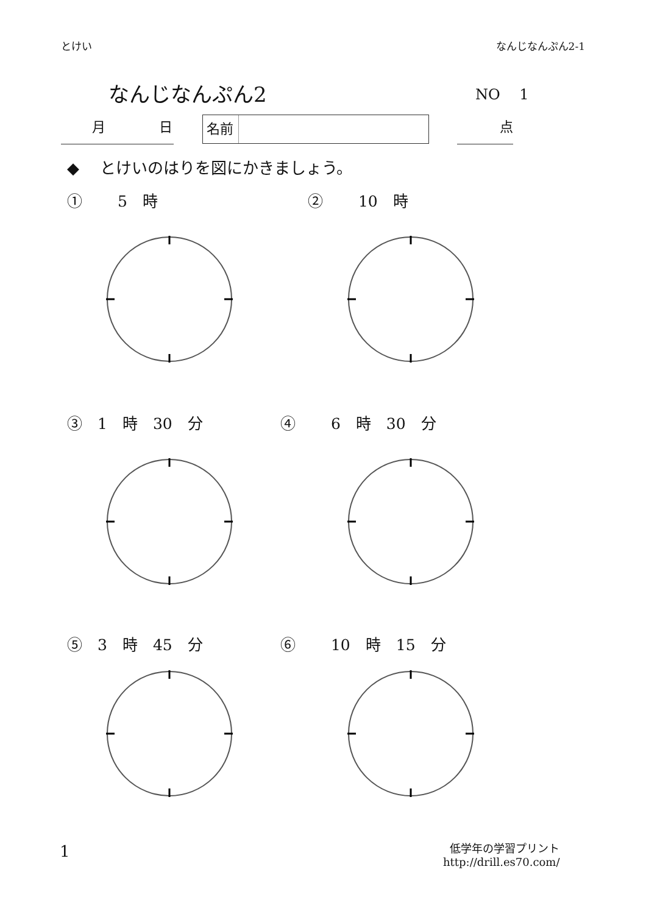とけい なんじなんぷん2-1
なんじなんぷん2 NO　 1
　　 月　　　　日 名前 点
◆　 とけいのはりを図にかきましょう。
①　　 5　時 ②　　 10　時
③　1　時　30　分 ④　　 6　時　30　分
⑤　3　時　45　分 ⑥　　 10　時　15　分
1
低学年の学習プリント
http://drill.es70.com/